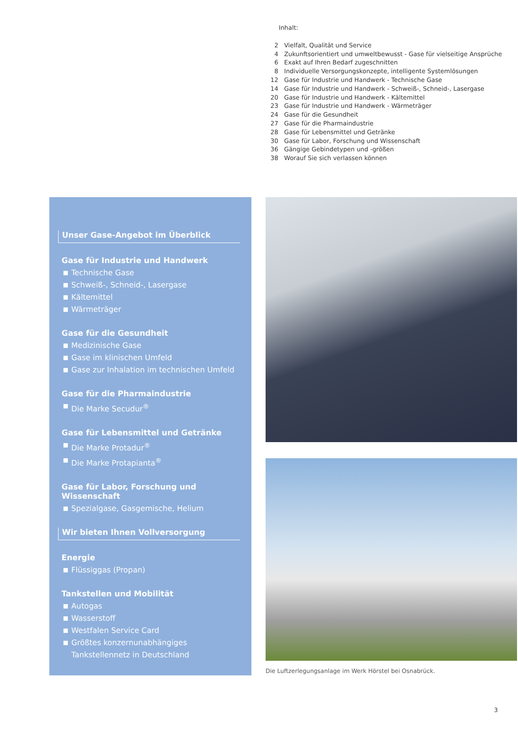Inhalt:
| 2 | Vielfalt, Qualität und Service |
| 4 | Zukunftsorientiert und umweltbewusst - Gase für vielseitige Ansprüche |
| 6 | Exakt auf Ihren Bedarf zugeschnitten |
| 8 | Individuelle Versorgungskonzepte, intelligente Systemlösungen |
| 12 | Gase für Industrie und Handwerk - Technische Gase |
| 14 | Gase für Industrie und Handwerk - Schweiß-, Schneid-, Lasergase |
| 20 | Gase für Industrie und Handwerk - Kältemittel |
| 23 | Gase für Industrie und Handwerk - Wärmeträger |
| 24 | Gase für die Gesundheit |
| 27 | Gase für die Pharmaindustrie |
| 28 | Gase für Lebensmittel und Getränke |
| 30 | Gase für Labor, Forschung und Wissenschaft |
| 36 | Gängige Gebindetypen und -größen |
| 38 | Worauf Sie sich verlassen können |
Unser Gase-Angebot im Überblick
Gase für Industrie und Handwerk
Technische Gase
Schweiß-, Schneid-, Lasergase
Kältemittel
Wärmeträger
Gase für die Gesundheit
Medizinische Gase
Gase im klinischen Umfeld
Gase zur Inhalation im technischen Umfeld
Gase für die Pharmaindustrie
Die Marke Secudur<sup>®</sup>
Gase für Lebensmittel und Getränke
Die Marke Protadur<sup>®</sup>
Die Marke Protapianta<sup>®</sup>
Gase für Labor, Forschung und Wissenschaft
Spezialgase, Gasgemische, Helium
Wir bieten Ihnen Vollversorgung
Energie
Flüssiggas (Propan)
Tankstellen und Mobilität
Autogas
Wasserstoff
Westfalen Service Card
Größtes konzernunabhängiges
Tankstellennetz in Deutschland
Die Luftzerlegungsanlage im Werk Hörstel bei Osnabrück.
3